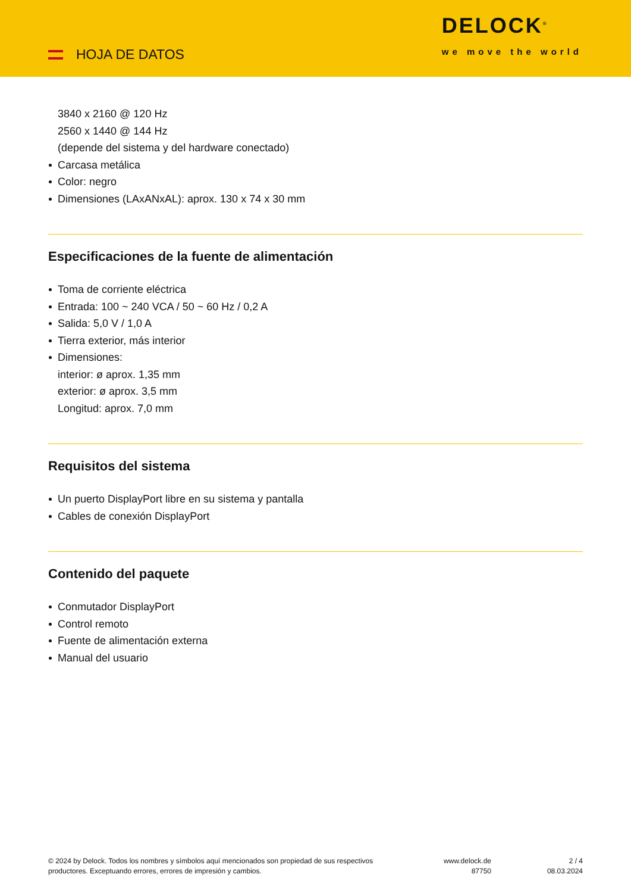HOJA DE DATOS
DELOCK<sup>®</sup>
we move the world
3840 x 2160 @ 120 Hz
2560 x 1440 @ 144 Hz
(depende del sistema y del hardware conectado)
Carcasa metálica
Color: negro
Dimensiones (LAxANxAL): aprox. 130 x 74 x 30 mm
Especificaciones de la fuente de alimentación
Toma de corriente eléctrica
Entrada: 100 ~ 240 VCA / 50 ~ 60 Hz / 0,2 A
Salida: 5,0 V / 1,0 A
Tierra exterior, más interior
Dimensiones:
interior: ø aprox. 1,35 mm
exterior: ø aprox. 3,5 mm
Longitud: aprox. 7,0 mm
Requisitos del sistema
Un puerto DisplayPort libre en su sistema y pantalla
Cables de conexión DisplayPort
Contenido del paquete
Conmutador DisplayPort
Control remoto
Fuente de alimentación externa
Manual del usuario
© 2024 by Delock. Todos los nombres y símbolos aquí mencionados son propiedad de sus respectivos productores. Exceptuando errores, errores de impresión y cambios.
www.delock.de
87750
2 / 4
08.03.2024